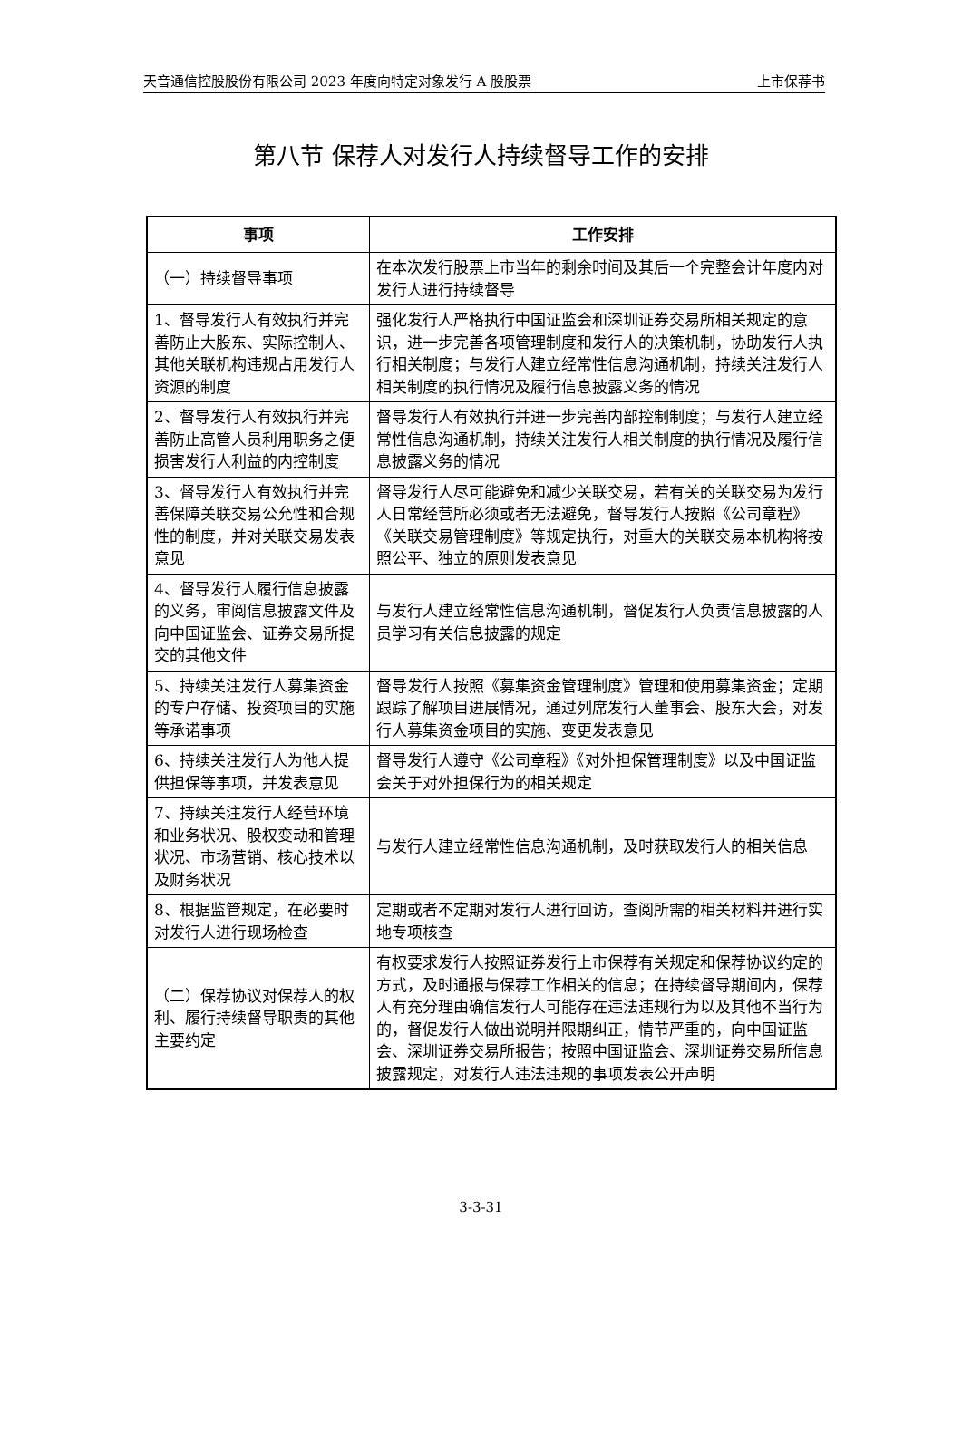天音通信控股股份有限公司 2023 年度向特定对象发行 A 股股票 上市保荐书
第八节 保荐人对发行人持续督导工作的安排
| 事项 | 工作安排 |
| --- | --- |
| （一）持续督导事项 | 在本次发行股票上市当年的剩余时间及其后一个完整会计年度内对发行人进行持续督导 |
| 1、督导发行人有效执行并完善防止大股东、实际控制人、其他关联机构违规占用发行人资源的制度 | 强化发行人严格执行中国证监会和深圳证券交易所相关规定的意识，进一步完善各项管理制度和发行人的决策机制，协助发行人执行相关制度；与发行人建立经常性信息沟通机制，持续关注发行人相关制度的执行情况及履行信息披露义务的情况 |
| 2、督导发行人有效执行并完善防止高管人员利用职务之便损害发行人利益的内控制度 | 督导发行人有效执行并进一步完善内部控制制度；与发行人建立经常性信息沟通机制，持续关注发行人相关制度的执行情况及履行信息披露义务的情况 |
| 3、督导发行人有效执行并完善保障关联交易公允性和合规性的制度，并对关联交易发表意见 | 督导发行人尽可能避免和减少关联交易，若有关的关联交易为发行人日常经营所必须或者无法避免，督导发行人按照《公司章程》《关联交易管理制度》等规定执行，对重大的关联交易本机构将按照公平、独立的原则发表意见 |
| 4、督导发行人履行信息披露的义务，审阅信息披露文件及向中国证监会、证券交易所提交的其他文件 | 与发行人建立经常性信息沟通机制，督促发行人负责信息披露的人员学习有关信息披露的规定 |
| 5、持续关注发行人募集资金的专户存储、投资项目的实施等承诺事项 | 督导发行人按照《募集资金管理制度》管理和使用募集资金；定期跟踪了解项目进展情况，通过列席发行人董事会、股东大会，对发行人募集资金项目的实施、变更发表意见 |
| 6、持续关注发行人为他人提供担保等事项，并发表意见 | 督导发行人遵守《公司章程》《对外担保管理制度》以及中国证监会关于对外担保行为的相关规定 |
| 7、持续关注发行人经营环境和业务状况、股权变动和管理状况、市场营销、核心技术以及财务状况 | 与发行人建立经常性信息沟通机制，及时获取发行人的相关信息 |
| 8、根据监管规定，在必要时对发行人进行现场检查 | 定期或者不定期对发行人进行回访，查阅所需的相关材料并进行实地专项核查 |
| （二）保荐协议对保荐人的权利、履行持续督导职责的其他主要约定 | 有权要求发行人按照证券发行上市保荐有关规定和保荐协议约定的方式，及时通报与保荐工作相关的信息；在持续督导期间内，保荐人有充分理由确信发行人可能存在违法违规行为以及其他不当行为的，督促发行人做出说明并限期纠正，情节严重的，向中国证监会、深圳证券交易所报告；按照中国证监会、深圳证券交易所信息披露规定，对发行人违法违规的事项发表公开声明 |
3-3-31